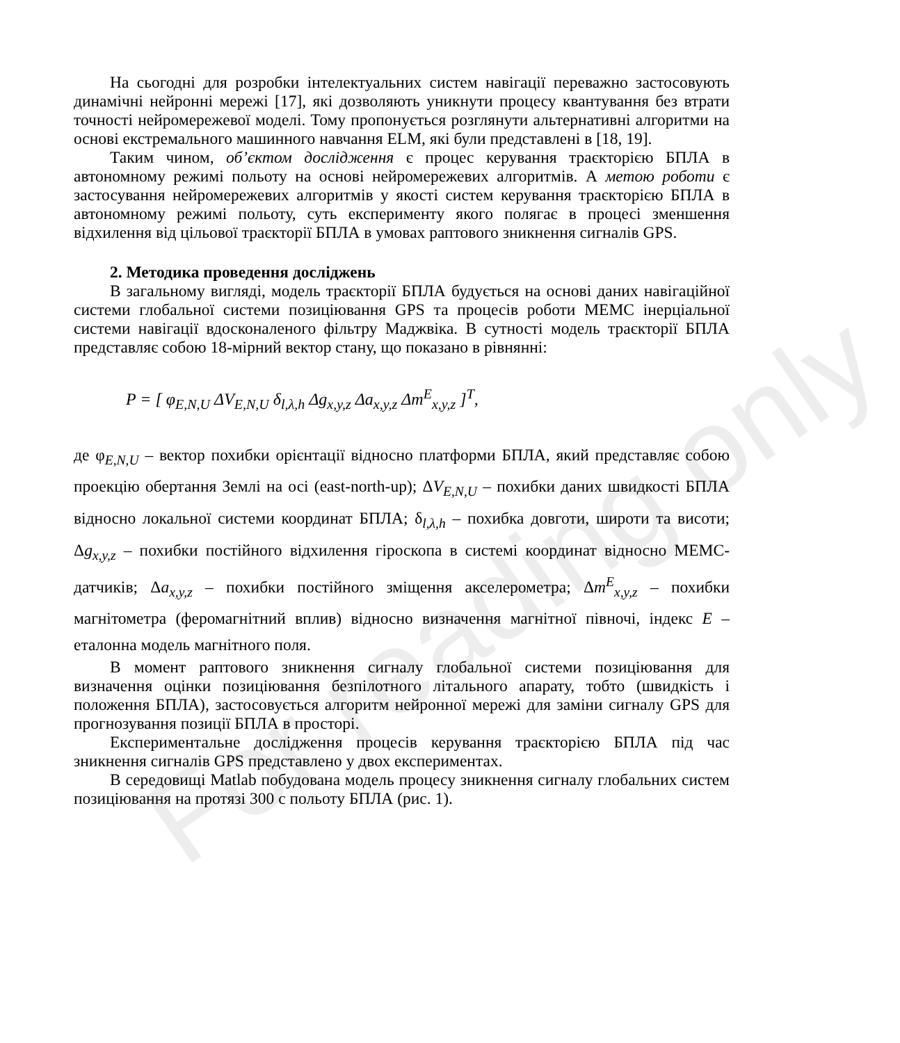На сьогодні для розробки інтелектуальних систем навігації переважно застосовують динамічні нейронні мережі [17], які дозволяють уникнути процесу квантування без втрати точності нейромережевої моделі. Тому пропонується розглянути альтернативні алгоритми на основі екстремального машинного навчання ELM, які були представлені в [18, 19].
Таким чином, об’єктом дослідження є процес керування траєкторією БПЛА в автономному режимі польоту на основі нейромережевих алгоритмів. А метою роботи є застосування нейромережевих алгоритмів у якості систем керування траєкторією БПЛА в автономному режимі польоту, суть експерименту якого полягає в процесі зменшення відхилення від цільової траєкторії БПЛА в умовах раптового зникнення сигналів GPS.
2. Методика проведення досліджень
В загальному вигляді, модель траєкторії БПЛА будується на основі даних навігаційної системи глобальної системи позиціювання GPS та процесів роботи МЕМС інерціальної системи навігації вдосконаленого фільтру Маджвіка. В сутності модель траєкторії БПЛА представляє собою 18-мірний вектор стану, що показано в рівнянні:
P = [ φ<sub>E,N,U</sub> ΔV<sub>E,N,U</sub> δ<sub>l,λ,h</sub> Δg<sub>x,y,z</sub> Δa<sub>x,y,z</sub> Δm<sup>E</sup><sub>x,y,z</sub> ]<sup>T</sup>,
де φ<sub>E,N,U</sub> – вектор похибки орієнтації відносно платформи БПЛА, який представляє собою проекцію обертання Землі на осі (east-north-up); ΔV<sub>E,N,U</sub> – похибки даних швидкості БПЛА відносно локальної системи координат БПЛА; δ<sub>l,λ,h</sub> – похибка довготи, широти та висоти; Δg<sub>x,y,z</sub> – похибки постійного відхилення гіроскопа в системі координат відносно МЕМС-датчиків; Δa<sub>x,y,z</sub> – похибки постійного зміщення акселерометра; Δm<sup>E</sup><sub>x,y,z</sub> – похибки магнітометра (феромагнітний вплив) відносно визначення магнітної півночі, індекс E – еталонна модель магнітного поля.
В момент раптового зникнення сигналу глобальної системи позиціювання для визначення оцінки позиціювання безпілотного літального апарату, тобто (швидкість і положення БПЛА), застосовується алгоритм нейронної мережі для заміни сигналу GPS для прогнозування позиції БПЛА в просторі.
Експериментальне дослідження процесів керування траєкторією БПЛА під час зникнення сигналів GPS представлено у двох експериментах.
В середовищі Matlab побудована модель процесу зникнення сигналу глобальних систем позиціювання на протязі 300 с польоту БПЛА (рис. 1).
For reading only